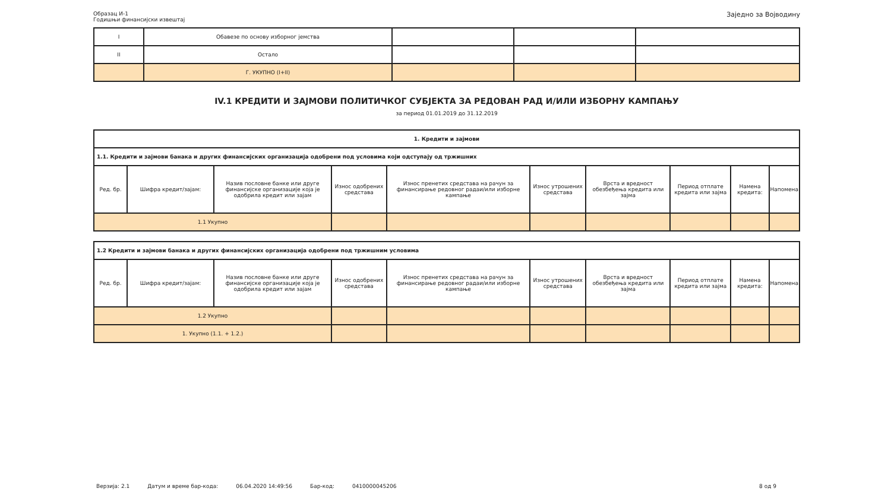Образац И-1
Годишњи финансијски извештај
Заједно за Војводину
| I | Обавезе по основу изборног јемства | | | |
| II | Остало | | | |
| | Г. УКУПНО (I+II) | | | |
IV.1 КРЕДИТИ И ЗАЈМОВИ ПОЛИТИЧКОГ СУБЈЕКТА ЗА РЕДОВАН РАД И/ИЛИ ИЗБОРНУ КАМПАЊУ
за период 01.01.2019 до 31.12.2019
| 1. Кредити и зајмови | | | | | | | | | |
| --- | --- | --- | --- | --- | --- | --- | --- | --- | --- |
| 1.1. Кредити и зајмови банака и других финансијских организација одобрени под условима који одступају од тржишних | | | | | | | | | |
| Ред. бр. | Шифра кредит/зајам: | Назив пословне банке или друге финансијске организације која је одобрила кредит или зајам | Износ одобрених средстава | Износ пренетих средстава на рачун за финансирање редовног радаи/или изборне кампање | Износ утрошених средстава | Врста и вредност обезбеђења кредита или зајма | Период отплате кредита или зајма | Намена кредита: | Напомена |
| 1.1 Укупно | | | | | | | | | |
| 1.2 Кредити и зајмови банака и других финансијских организација одобрени под тржишним условима | | | | | | | | | |
| Ред. бр. | Шифра кредит/зајам: | Назив пословне банке или друге финансијске организације која је одобрила кредит или зајам | Износ одобрених средстава | Износ пренетих средстава на рачун за финансирање редовног радаи/или изборне кампање | Износ утрошених средстава | Врста и вредност обезбеђења кредита или зајма | Период отплате кредита или зајма | Намена кредита: | Напомена |
| 1.2 Укупно | | | | | | | | | |
| 1. Укупно (1.1. + 1.2.) | | | | | | | | | |
Верзија: 2.1 Датум и време бар-кода: 06.04.2020 14:49:56 Бар-код: 0410000045206
8 од 9